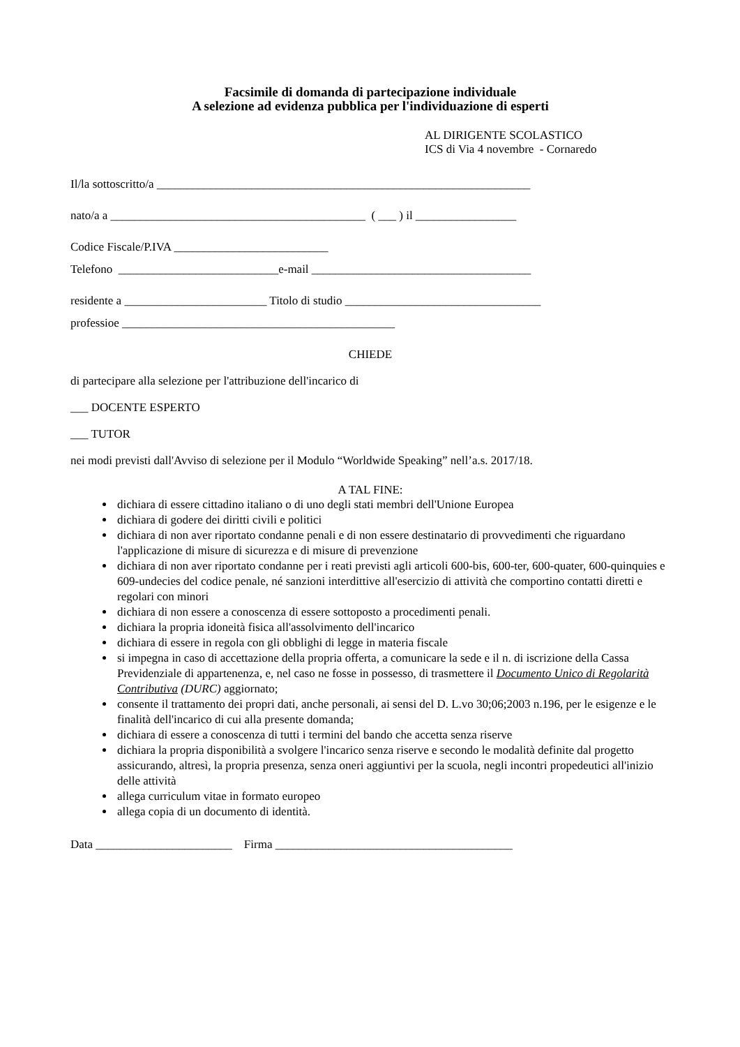Facsimile di domanda di partecipazione individuale
A selezione ad evidenza pubblica per l'individuazione di esperti
AL DIRIGENTE SCOLASTICO
ICS di Via 4 novembre - Cornaredo
Il/la sottoscritto/a _______________________________________________________________
nato/a a ___________________________________________ ( ___ ) il _________________
Codice Fiscale/P.IVA __________________________
Telefono ___________________________e-mail _____________________________________
residente a ________________________ Titolo di studio _________________________________
professioe ______________________________________________
CHIEDE
di partecipare alla selezione per l'attribuzione dell'incarico di
___ DOCENTE ESPERTO
___ TUTOR
nei modi previsti dall'Avviso di selezione per il Modulo “Worldwide Speaking” nell’a.s. 2017/18.
A TAL FINE:
dichiara di essere cittadino italiano o di uno degli stati membri dell'Unione Europea
dichiara di godere dei diritti civili e politici
dichiara di non aver riportato condanne penali e di non essere destinatario di provvedimenti che riguardano l'applicazione di misure di sicurezza e di misure di prevenzione
dichiara di non aver riportato condanne per i reati previsti agli articoli 600-bis, 600-ter, 600-quater, 600-quinquies e 609-undecies del codice penale, né sanzioni interdittive all'esercizio di attività che comportino contatti diretti e regolari con minori
dichiara di non essere a conoscenza di essere sottoposto a procedimenti penali.
dichiara la propria idoneità fisica all'assolvimento dell'incarico
dichiara di essere in regola con gli obblighi di legge in materia fiscale
si impegna in caso di accettazione della propria offerta, a comunicare la sede e il n. di iscrizione della Cassa Previdenziale di appartenenza, e, nel caso ne fosse in possesso, di trasmettere il Documento Unico di Regolarità Contributiva (DURC) aggiornato;
consente il trattamento dei propri dati, anche personali, ai sensi del D. L.vo 30;06;2003 n.196, per le esigenze e le finalità dell'incarico di cui alla presente domanda;
dichiara di essere a conoscenza di tutti i termini del bando che accetta senza riserve
dichiara la propria disponibilità a svolgere l'incarico senza riserve e secondo le modalità definite dal progetto assicurando, altresì, la propria presenza, senza oneri aggiuntivi per la scuola, negli incontri propedeutici all'inizio delle attività
allega curriculum vitae in formato europeo
allega copia di un documento di identità.
Data _______________________ Firma ________________________________________